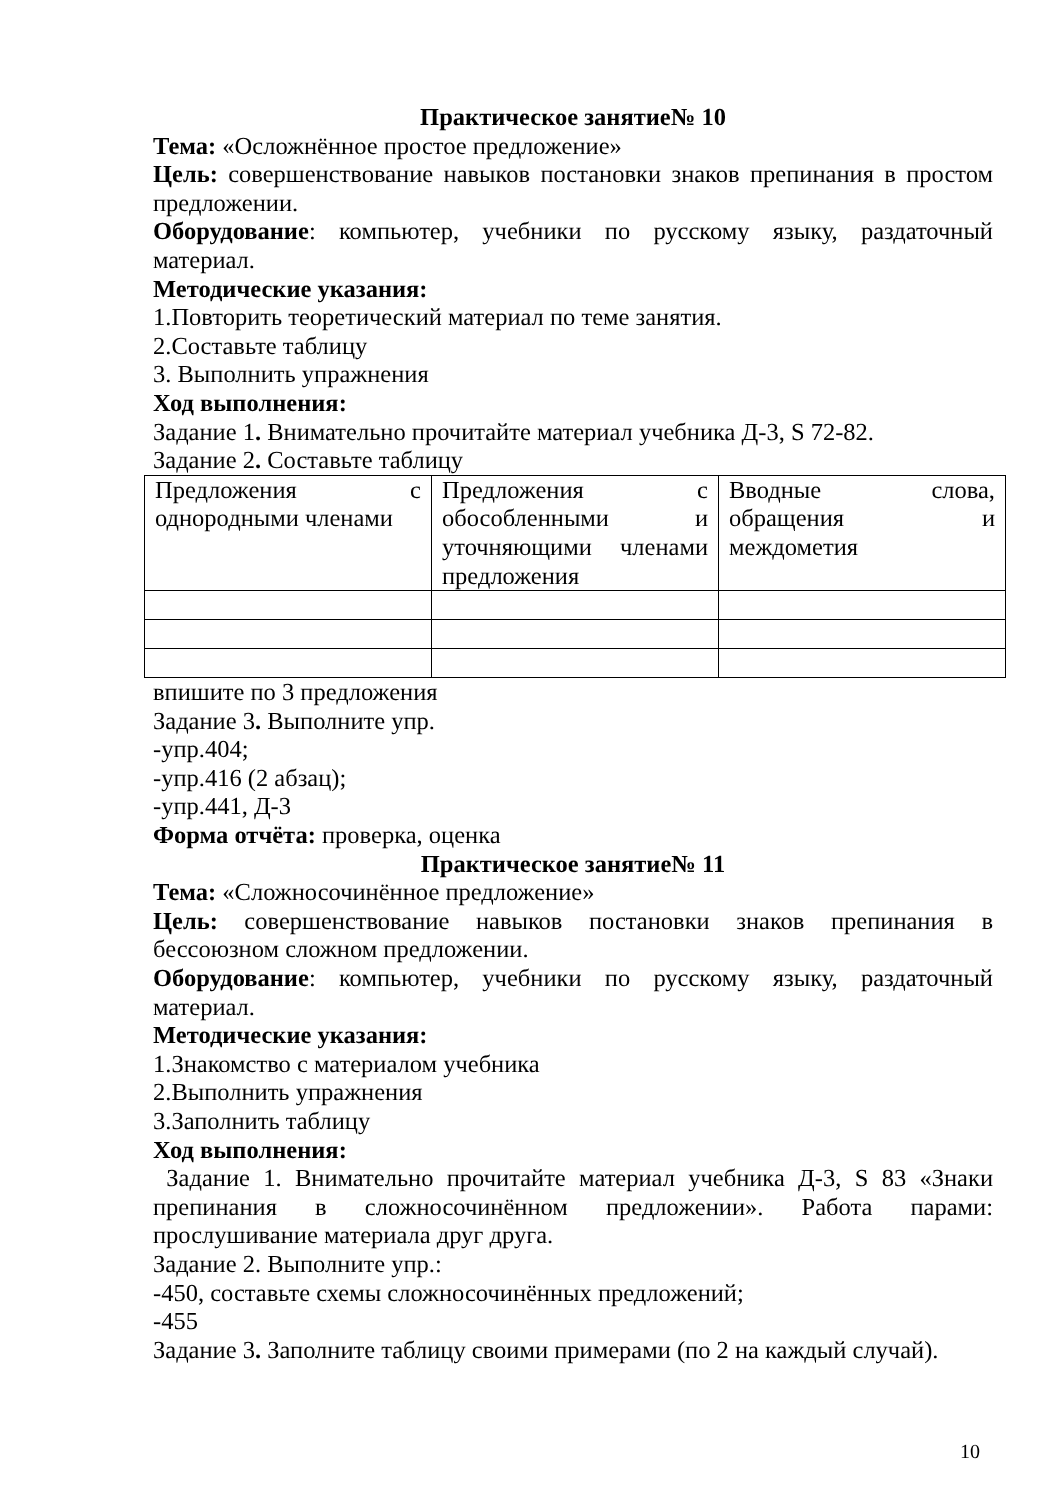Практическое занятие№ 10
Тема: «Осложнённое простое предложение»
Цель: совершенствование навыков постановки знаков препинания в простом предложении.
Оборудование: компьютер, учебники по русскому языку, раздаточный материал.
Методические указания:
1.Повторить теоретический материал по теме занятия.
2.Составьте таблицу
3. Выполнить упражнения
Ход выполнения:
Задание 1. Внимательно прочитайте материал учебника Д-3, S 72-82.
Задание 2. Составьте таблицу
| Предложения с однородными членами | Предложения с обособленными и уточняющими членами предложения | Вводные слова, обращения и междометия |
впишите по 3 предложения
Задание 3. Выполните упр.
-упр.404;
-упр.416 (2 абзац);
-упр.441, Д-3
Форма отчёта: проверка, оценка
Практическое занятие№ 11
Тема: «Сложносочинённое предложение»
Цель: совершенствование навыков постановки знаков препинания в бессоюзном сложном предложении.
Оборудование: компьютер, учебники по русскому языку, раздаточный материал.
Методические указания:
1.Знакомство с материалом учебника
2.Выполнить упражнения
3.Заполнить таблицу
Ход выполнения:
Задание 1. Внимательно прочитайте материал учебника Д-3, S 83 «Знаки препинания в сложносочинённом предложении». Работа парами: прослушивание материала друг друга.
Задание 2. Выполните упр.:
-450, составьте схемы сложносочинённых предложений;
-455
Задание 3. Заполните таблицу своими примерами (по 2 на каждый случай).
10